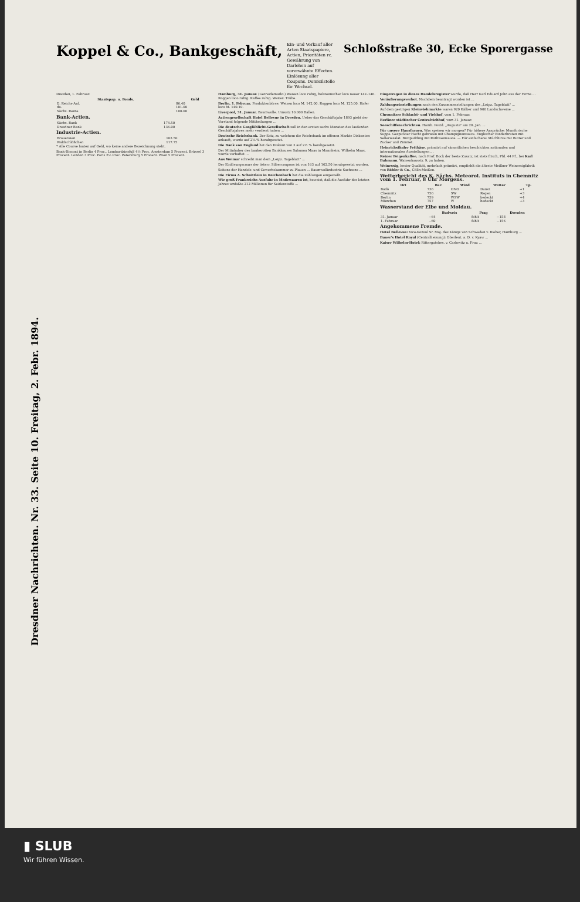Koppel & Co., Bankgeschäft,
Ein- und Verkauf aller Arten Staatspapiere, Actien, Prioritäten rc. Gewährung von Darlehen auf vorerwähnte Effecten. Einlösung aller Coupons. Domicilstelle für Wechsel.
Schloßstraße 30, Ecke Sporergasse
Dresdner Nachrichten. Nr. 33. Seite 10. Freitag, 2. Febr. 1894.
Dresden, 1. Februar.
| Staatspap. u. Fonds. | Geld |
| --- | --- |
| D. Reichs-Anl. | 86.40 |
| do. | 101.00 |
| Sächs. Rente | 100.00 |
Bank-Actien.
| Sächs. Bank | 174.50 |
| Dresdner Bank | 136.00 |
Industrie-Actien.
| Brauereien | 102.50 |
| Waldschlößchen | 117.75 |
* Alle Course lauten auf Geld, wo keine andere Bezeichnung steht.
Bank-Discont in Berlin 4 Proc., Lombardzinsfuß 4½ Proc. Amsterdam 5 Procent. Brüssel 3 Procent. London 3 Proc. Paris 2½ Proc. Petersburg 5 Procent. Wien 5 Procent.
Hamburg, 31. Januar. (Getreidemarkt.) Weizen loco ruhig, holsteinischer loco neuer 142–146. Roggen loco ruhig. Kaffee ruhig. Weiter: Trübe.
Berlin, 1. Februar. Produktenbörse. Weizen loco M. 142.00. Roggen loco M. 125.00. Hafer loco M. 140.10.
Liverpool, 31. Januar. Baumwolle. Umsatz 10.000 Ballen.
Actiengesellschaft Hotel Bellevue in Dresden. Ueber das Geschäftsjahr 1893 giebt der Vorstand folgende Mittheilungen ...
Die deutsche Gasglühlicht-Gesellschaft soll in den ersten sechs Monaten des laufenden Geschäftsjahres mehr verdient haben ...
Deutsche Reichsbank. Der Satz, zu welchem die Reichsbank im offenen Markte Diskonten ankauft, wurde auf 2⅝ % herabgesetzt.
Die Bank von England hat den Diskont von 3 auf 2½ % herabgesetzt.
Der Mitinhaber des bankerotten Bankhauses Salomon Maas in Mannheim, Wilhelm Maas, wurde verhaftet ...
Aus Weimar schreibt man dem „Leipz. Tageblatt" ...
Der Einlösungscours der österr. Silbercoupons ist von 163 auf 162.50 herabgesetzt worden.
Seitens der Handels- und Gewerbekammer zu Plauen ... Baumwollindustrie Sachsens ...
Die Firma A. Schnittlein in Reichenbach hat die Zahlungen eingestellt.
Wie groß Frankreichs Ausfuhr in Modewaaren ist, beweist, daß die Ausfuhr des letzten Jahres umfaßte 212 Millionen für Seidenstoffe ...
Eingetragen in dieses Handelsregister wurde, daß Herr Karl Eduard John aus der Firma ...
Veräußerungsverbot. Nachdem beantragt worden ist ...
Zahlungseinstellungen nach den Zusammenstellungen des „Leipz. Tageblatt" ...
Auf dem gestrigen Kleinviehmarkte waren 920 Kälber und 900 Landschweine ...
Chemnitzer Schlacht- und Viehhof, vom 1. Februar.
Berliner städtischer Centralviehhof, vom 31. Januar.
Seeschiffsnachrichten. Hamb. Postd. „Augusta" am 28. Jan. ...
Für unsere Hausfrauen. Was speisen wir morgen? Für höhere Ansprüche: Mumforische Suppe. Gespickter Hecht gebraten mit Champignonsauce. Englischer Rinderbraten mit Selleriesalat. Brotpudding mit Rothweinsauce. — Für einfachere: Milchhirse mit Butter und Zucker und Zimmet.
Heinrichsthaler Fettkäse, prämiirt auf sämmtlichen beschickten nationalen und internationalen Ausstellungen ...
Reiner Feigenkaffee, nach Prof. Bock der beste Zusatz, ist stets frisch, Pfd. 44 Pf., bei Karl Bahmann, Waisenhausstr. 9, zu haben.
Weinessig, bester Qualität, mehrfach prämiirt, empfiehlt die älteste Meißner Weinessigfabrik von Röhler & Co., Cölln-Meißen.
Wetterbericht des K. Sächs. Meteorol. Instituts in Chemnitz vom 1. Februar, 8 Uhr Morgens.
| Ort | Bar. | Wind | Wetter | Tp. |
| --- | --- | --- | --- | --- |
| Bodö | 736 | ONO | Dunst | +1 |
| Chemnitz | 756 | SW | Regen | +3 |
| Berlin | 759 | WSW | bedeckt | +4 |
| München | 757 | W | bedeckt | +3 |
Wasserstand der Elbe und Moldau.
| | Budweis | Prag | Dresden |
| --- | --- | --- | --- |
| 31. Januar | −64 | fehlt | −158 |
| 1. Februar | −60 | fehlt | −156 |
Angekommene Fremde.
Hotel Bellevue: Vice-Konsul Sr. Maj. des Königs von Schweden v. Bieber, Hamburg ...
Bauer's Hotel Royal (Centralheizung): Oberleut. a. D. v. Kyaw ...
Kaiser Wilhelm-Hotel: Rittergutsbes. v. Carlowitz u. Frau ...
▮ SLUB
Wir führen Wissen.